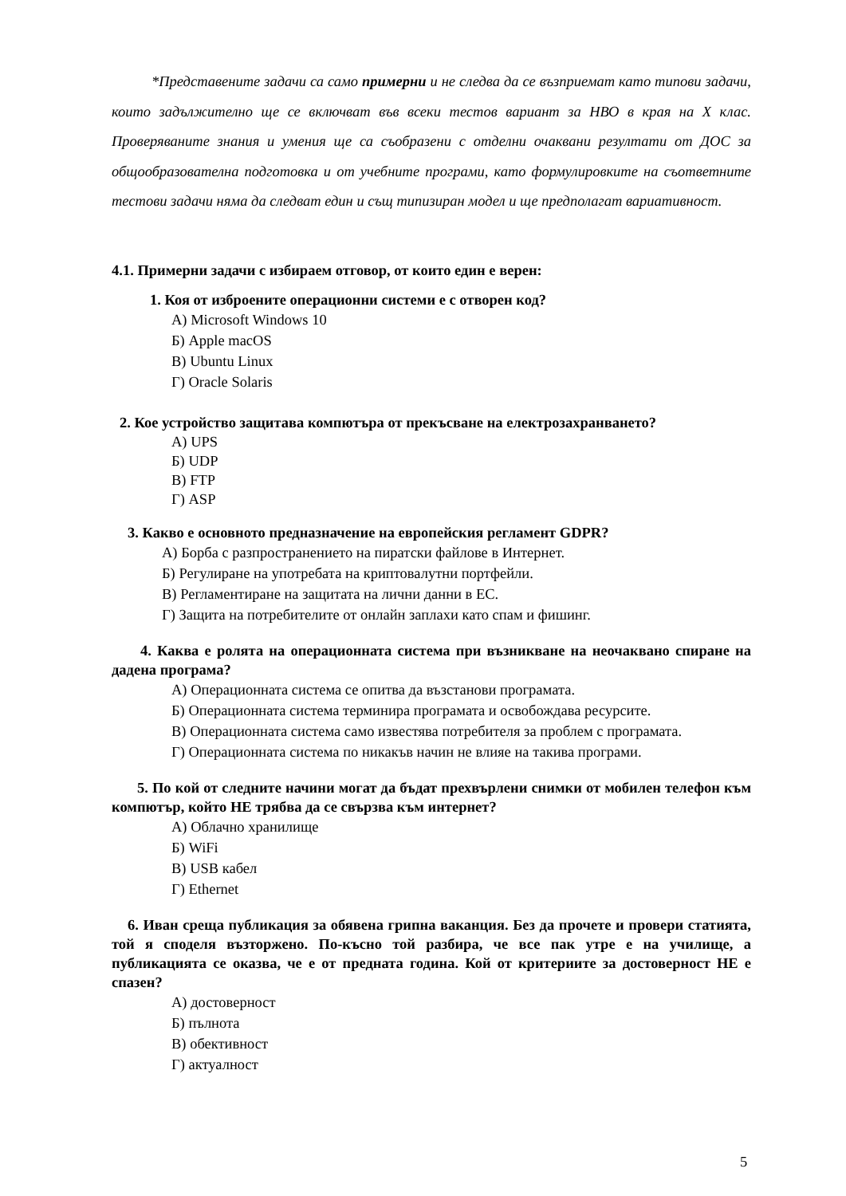*Представените задачи са само примерни и не следва да се възприемат като типови задачи, които задължително ще се включват във всеки тестов вариант за НВО в края на X клас. Проверяваните знания и умения ще са съобразени с отделни очаквани резултати от ДОС за общообразователна подготовка и от учебните програми, като формулировките на съответните тестови задачи няма да следват един и същ типизиран модел и ще предполагат вариативност.
4.1. Примерни задачи с избираем отговор, от които един е верен:
1. Коя от изброените операционни системи е с отворен код?
А) Microsoft Windows 10
Б) Apple macOS
В) Ubuntu Linux
Г) Oracle Solaris
2. Кое устройство защитава компютъра от прекъсване на електрозахранването?
А) UPS
Б) UDP
В) FTP
Г) ASP
3. Какво е основното предназначение на европейския регламент GDPR?
А) Борба с разпространението на пиратски файлове в Интернет.
Б) Регулиране на употребата на криптовалутни портфейли.
В) Регламентиране на защитата на лични данни в ЕС.
Г) Защита на потребителите от онлайн заплахи като спам и фишинг.
4. Каква е ролята на операционната система при възникване на неочаквано спиране на дадена програма?
А) Операционната система се опитва да възстанови програмата.
Б) Операционната система терминира програмата и освобождава ресурсите.
В) Операционната система само известява потребителя за проблем с програмата.
Г) Операционната система по никакъв начин не влияе на такива програми.
5. По кой от следните начини могат да бъдат прехвърлени снимки от мобилен телефон към компютър, който НЕ трябва да се свързва към интернет?
А) Облачно хранилище
Б) WiFi
В) USB кабел
Г) Ethernet
6. Иван среща публикация за обявена грипна ваканция. Без да прочете и провери статията, той я споделя възторжено. По-късно той разбира, че все пак утре е на училище, а публикацията се оказва, че е от предната година. Кой от критериите за достоверност НЕ е спазен?
А) достоверност
Б) пълнота
В) обективност
Г) актуалност
5